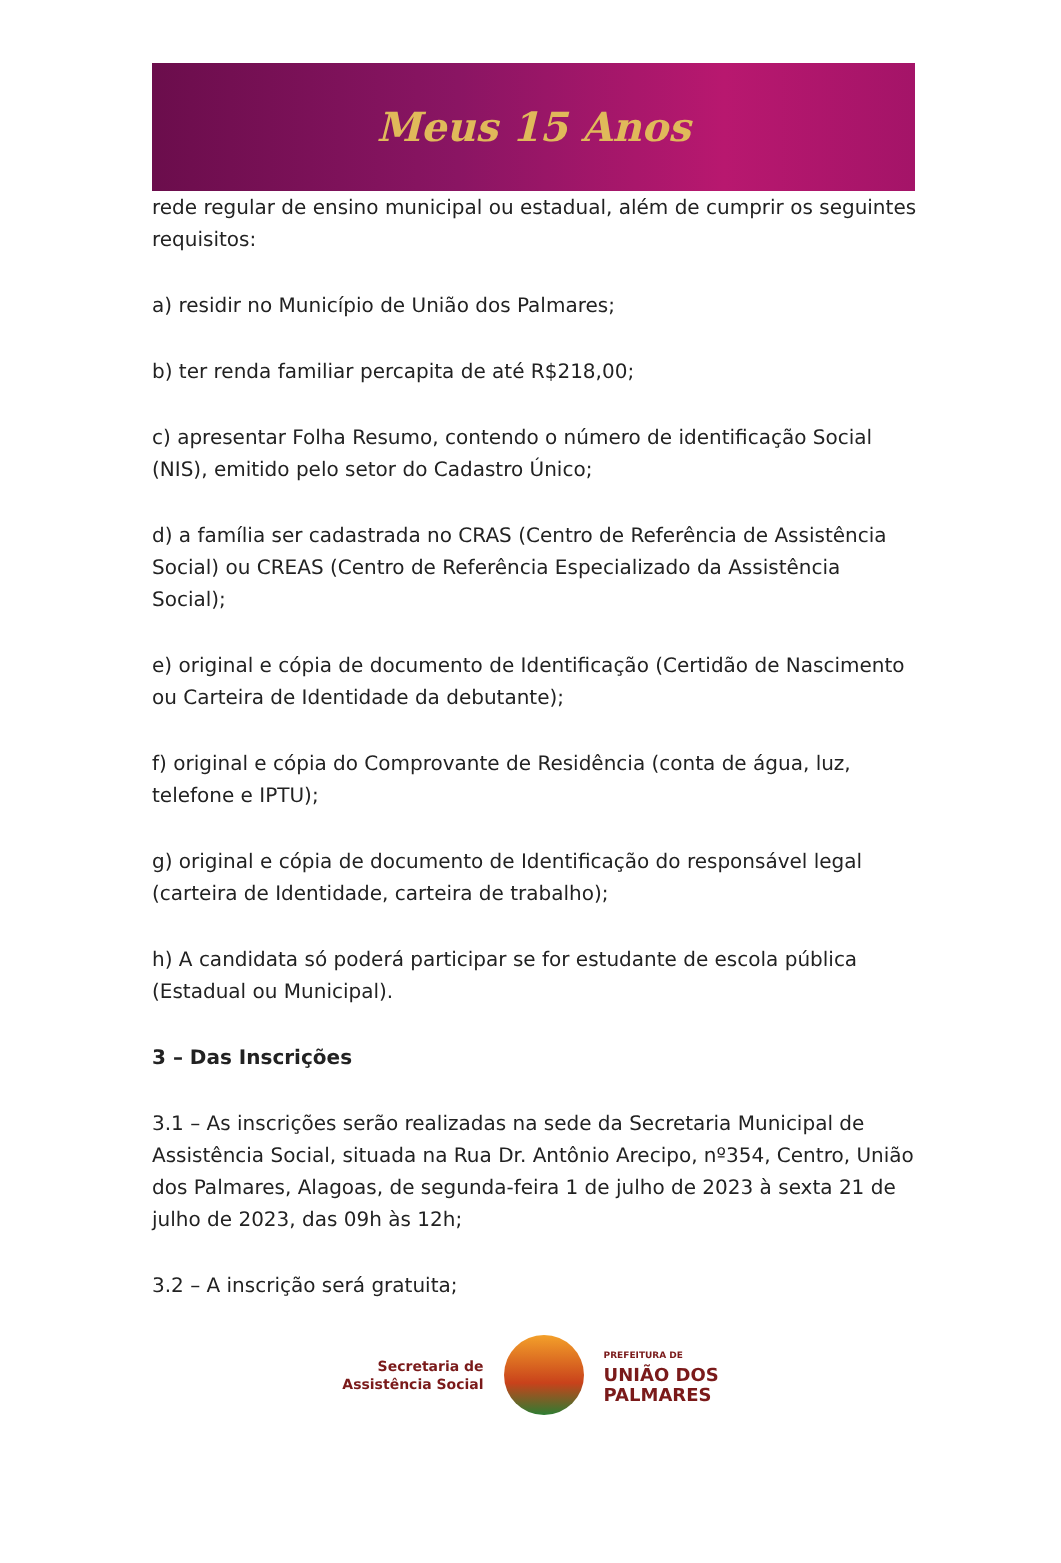Meus 15 Anos
rede regular de ensino municipal ou estadual, além de cumprir os seguintes requisitos:
a) residir no Município de União dos Palmares;
b) ter renda familiar percapita de até R$218,00;
c) apresentar Folha Resumo, contendo o número de identificação Social (NIS), emitido pelo setor do Cadastro Único;
d) a família ser cadastrada no CRAS (Centro de Referência de Assistência Social) ou CREAS (Centro de Referência Especializado da Assistência Social);
e) original e cópia de documento de Identificação (Certidão de Nascimento ou Carteira de Identidade da debutante);
f) original e cópia do Comprovante de Residência (conta de água, luz, telefone e IPTU);
g) original e cópia de documento de Identificação do responsável legal (carteira de Identidade, carteira de trabalho);
h) A candidata só poderá participar se for estudante de escola pública (Estadual ou Municipal).
3 – Das Inscrições
3.1 – As inscrições serão realizadas na sede da Secretaria Municipal de Assistência Social, situada na Rua Dr. Antônio Arecipo, nº354, Centro, União dos Palmares, Alagoas, de segunda-feira 1 de julho de 2023 à sexta 21 de julho de 2023, das 09h às 12h;
3.2 – A inscrição será gratuita;
Secretaria de
Assistência Social
PREFEITURA DE
UNIÃO DOS
PALMARES